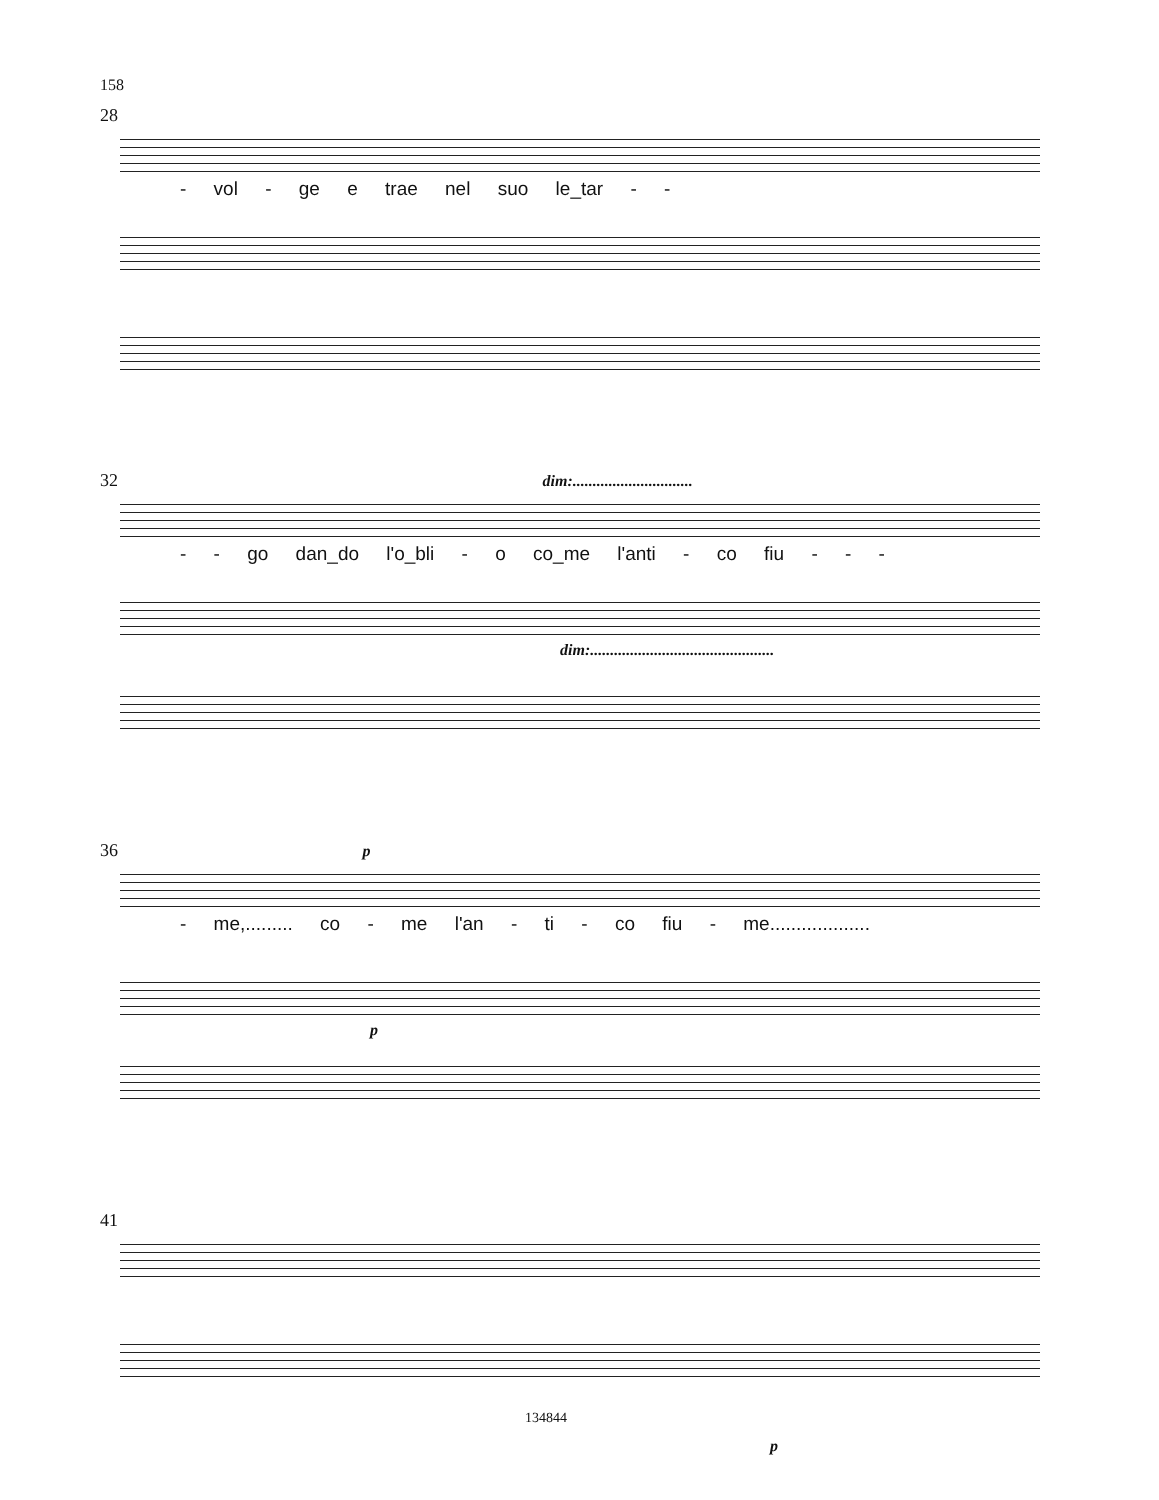158
28
- vol - ge e trae nel suo le_tar - -
32 dim:..............................
- - go dan_do l'o_bli - o co_me l'anti - co fiu - - -
dim:..............................................
36 p
- me,......... co - me l'an - ti - co fiu - me...................
p
41
p
134844